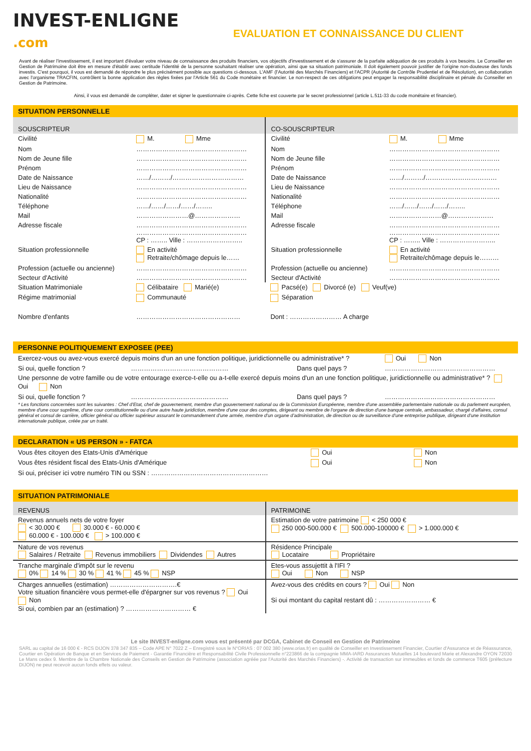INVEST-ENLIGNE
.com
EVALUATION ET CONNAISSANCE DU CLIENT
Avant de réaliser l'investissement, il est important d'évaluer votre niveau de connaissance des produits financiers, vos objectifs d'investissement et de s'assurer de la parfaite adéquation de ces produits à vos besoins. Le Conseiller en Gestion de Patrimoine doit être en mesure d'établir avec certitude l'identité de la personne souhaitant réaliser une opération, ainsi que sa situation patrimoniale. Il doit également pouvoir justifier de l'origine non-douteuse des fonds investis. C'est pourquoi, il vous est demandé de répondre le plus précisément possible aux questions ci-dessous. L'AMF (l'Autorité des Marchés Financiers) et l'ACPR (Autorité de Contrôle Prudentiel et de Résolution), en collaboration avec l'organisme TRACFIN, contrôlent la bonne application des règles fixées par l'Article 561 du Code monétaire et financier. Le non-respect de ces obligations peut engager la responsabilité disciplinaire et pénale du Conseiller en Gestion de Patrimoine.
Ainsi, il vous est demandé de compléter, dater et signer le questionnaire ci-après. Cette fiche est couverte par le secret professionnel (article L.511-33 du code monétaire et financier).
SITUATION PERSONNELLE
| SOUSCRIPTEUR | | CO-SOUSCRIPTEUR | |
| Civilité | M. Mme | Civilité | M. Mme |
| Nom | …………………………………………… | Nom | …………………………………………… |
| Nom de Jeune fille | …………………………………………… | Nom de Jeune fille | …………………………………………… |
| Prénom | …………………………………………… | Prénom | …………………………………………… |
| Date de Naissance | ……/………/…………………………… | Date de Naissance | ……/………/…………………………… |
| Lieu de Naissance | …………………………………………… | Lieu de Naissance | …………………………………………… |
| Nationalité | …………………………………………… | Nationalité | …………………………………………… |
| Téléphone | ……/……/……/……/…….. | Téléphone | ……/……/……/……/…….. |
| Mail | ……………………@………………… | Mail | ……………………@………………… |
| Adresse fiscale | …………………………………………… …………………………………………… CP : …….. Ville : …………………….. | Adresse fiscale | …………………………………………… …………………………………………… CP : …….. Ville : …………………….. |
| Situation professionnelle | En activité Retraite/chômage depuis le…… | Situation professionnelle | En activité Retraite/chômage depuis le……… |
| Profession (actuelle ou ancienne) | …………………………………………… | Profession (actuelle ou ancienne) | …………………………………………… |
| Secteur d'Activité | …………………………………………… | Secteur d'Activité | …………………………………………… |
| Situation Matrimoniale | Célibataire Marié(e) | Pacsé(e) Divorcé (e) Veuf(ve) | |
| Régime matrimonial | Communauté | Séparation | |
| Nombre d'enfants | ………………………………………… | Dont : …………………… A charge | |
PERSONNE POLITIQUEMENT EXPOSEE (PEE)
| Exercez-vous ou avez-vous exercé depuis moins d'un an une fonction politique, juridictionnelle ou administrative* ? | | | Oui Non |
| Si oui, quelle fonction ? | ……………………………………… | Dans quel pays ? | …………………………………………… |
| Une personne de votre famille ou de votre entourage exerce-t-elle ou a-t-elle exercé depuis moins d'un an une fonction politique, juridictionnelle ou administrative* ? Oui Non | | | |
| Si oui, quelle fonction ? | ……………………………………… | Dans quel pays ? | …………………………………………… |
* Les fonctions concernées sont les suivantes : Chef d'Etat, chef de gouvernement, membre d'un gouvernement national ou de la Commission Européenne, membre d'une assemblée parlementaire nationale ou du parlement européen, membre d'une cour suprême, d'une cour constitutionnelle ou d'une autre haute juridiction, membre d'une cour des comptes, dirigeant ou membre de l'organe de direction d'une banque centrale, ambassadeur, chargé d'affaires, consul général et consul de carrière, officier général ou officier supérieur assurant le commandement d'une armée, membre d'un organe d'administration, de direction ou de surveillance d'une entreprise publique, dirigeant d'une institution internationale publique, créée par un traité.
DECLARATION « US PERSON » - FATCA
| Vous êtes citoyen des Etats-Unis d'Amérique | Oui | Non |
| Vous êtes résident fiscal des Etats-Unis d'Amérique | Oui | Non |
| Si oui, préciser ici votre numéro TIN ou SSN : ……………………………………………… | | |
SITUATION PATRIMONIALE
| REVENUS | PATRIMOINE |
| Revenus annuels nets de votre foyer < 30.000 € 30.000 € - 60.000 € 60.000 € - 100.000 € > 100.000 € | Estimation de votre patrimoine < 250 000 € 250 000-500.000 € 500.000-100000 € > 1.000.000 € |
| Nature de vos revenus Salaires / Retraite Revenus immobiliers Dividendes Autres | Résidence Principale Locataire Propriétaire |
| Tranche marginale d'impôt sur le revenu 0% 14 % 30 % 41 % 45 % NSP | Etes-vous assujettit à l'IFI ? Oui Non NSP |
| Charges annuelles (estimation) ………………………….€ Votre situation financière vous permet-elle d'épargner sur vos revenus ? Oui Non Si oui, combien par an (estimation) ? ………………………… € | Avez-vous des crédits en cours ? Oui Non Si oui montant du capital restant dû : …………………… € |
Le site INVEST-enligne.com vous est présenté par DCGA, Cabinet de Conseil en Gestion de Patrimoine
SARL au capital de 16 000 € - RCS DIJON 378 347 835 – Code APE N° 7022 Z – Enregistré sous le N°ORIAS : 07 002 380 (www.orias.fr) en qualité de Conseiller en Investissement Financier, Courtier d'Assurance et de Réassurance, Courtier en Opération de Banque et en Services de Paiement - Garantie Financière et Responsabilité Civile Professionnelle n°223866 de la compagnie MMA-IARD Assurances Mutuelles 14 boulevard Marie et Alexandre OYON 72030 Le Mans cedex 9. Membre de la Chambre Nationale des Conseils en Gestion de Patrimoine (association agréée par l'Autorité des Marchés Financiers) -. Activité de transaction sur immeubles et fonds de commerce T605 (préfecture DIJON) ne peut recevoir aucun fonds effets ou valeur.